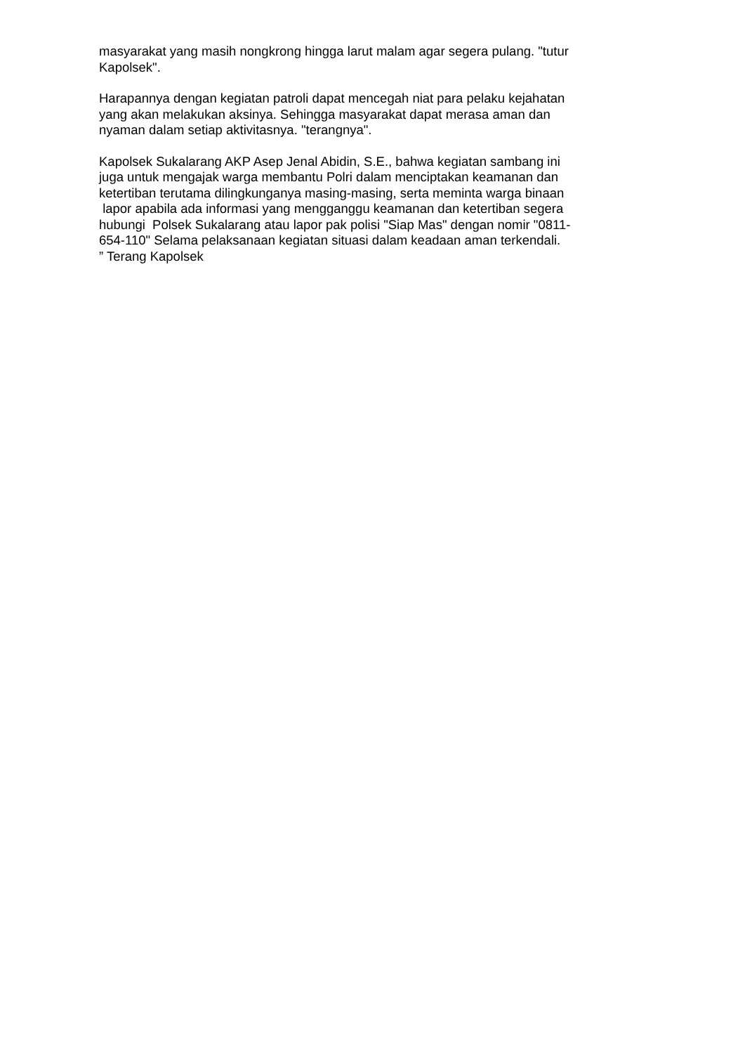masyarakat yang masih nongkrong hingga larut malam agar segera pulang. "tutur
Kapolsek".
Harapannya dengan kegiatan patroli dapat mencegah niat para pelaku kejahatan
yang akan melakukan aksinya. Sehingga masyarakat dapat merasa aman dan
nyaman dalam setiap aktivitasnya. "terangnya".
Kapolsek Sukalarang AKP Asep Jenal Abidin, S.E., bahwa kegiatan sambang ini
juga untuk mengajak warga membantu Polri dalam menciptakan keamanan dan
ketertiban terutama dilingkunganya masing-masing, serta meminta warga binaan
lapor apabila ada informasi yang mengganggu keamanan dan ketertiban segera
hubungi Polsek Sukalarang atau lapor pak polisi "Siap Mas" dengan nomir "0811-
654-110" Selama pelaksanaan kegiatan situasi dalam keadaan aman terkendali.
” Terang Kapolsek